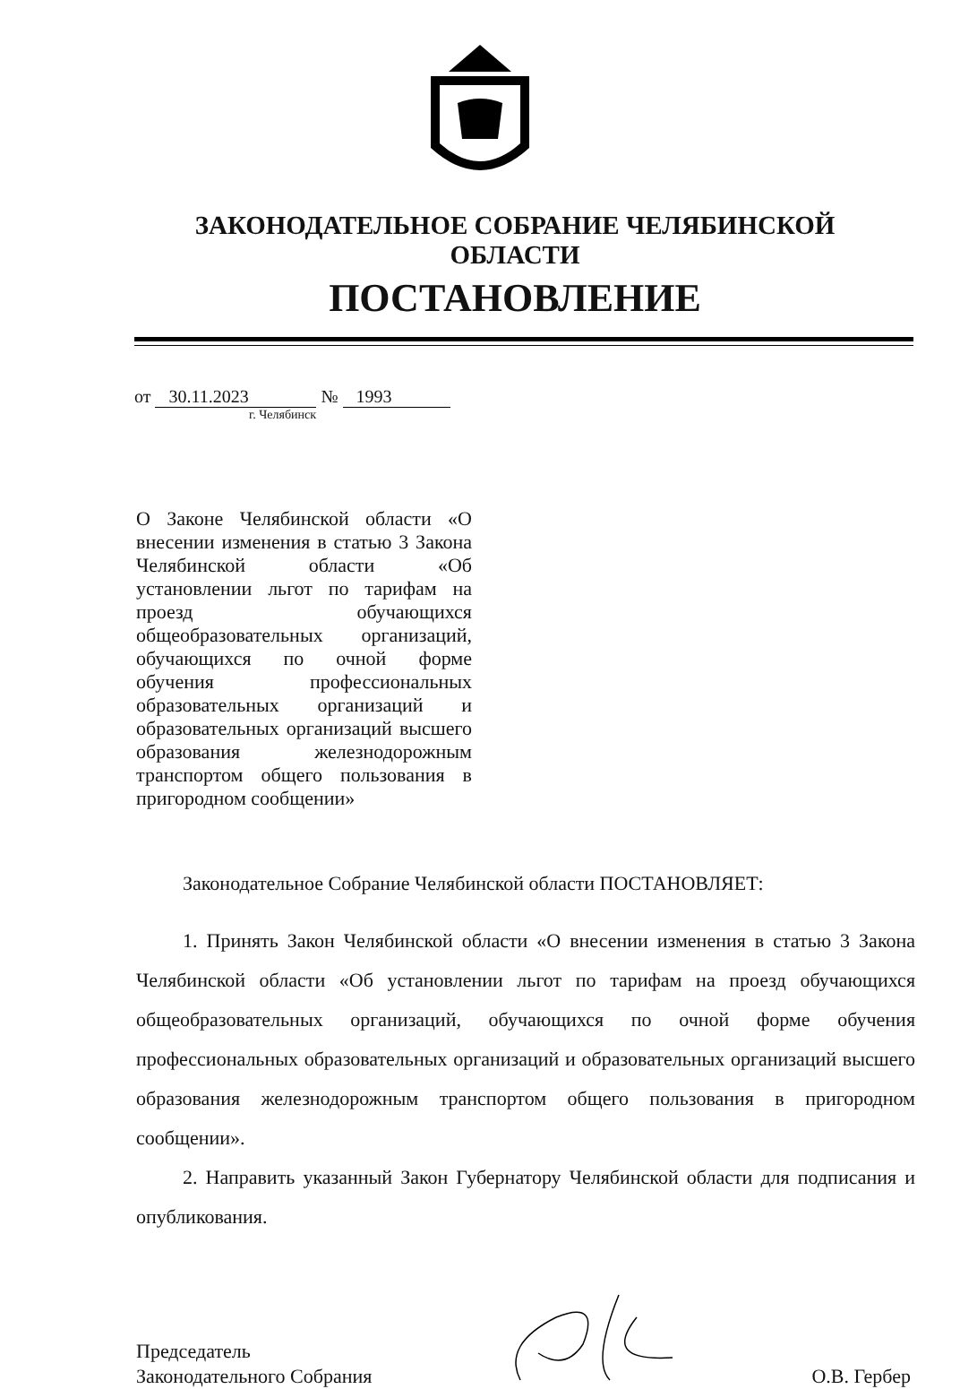ЗАКОНОДАТЕЛЬНОЕ СОБРАНИЕ ЧЕЛЯБИНСКОЙ ОБЛАСТИ
ПОСТАНОВЛЕНИЕ
от 30.11.2023 № 1993
г. Челябинск
О Законе Челябинской области «О внесении изменения в статью 3 Закона Челябинской области «Об установлении льгот по тарифам на проезд обучающихся общеобразовательных организаций, обучающихся по очной форме обучения профессиональных образовательных организаций и образовательных организаций высшего образования железнодорожным транспортом общего пользования в пригородном сообщении»
Законодательное Собрание Челябинской области ПОСТАНОВЛЯЕТ:
1. Принять Закон Челябинской области «О внесении изменения в статью 3 Закона Челябинской области «Об установлении льгот по тарифам на проезд обучающихся общеобразовательных организаций, обучающихся по очной форме обучения профессиональных образовательных организаций и образовательных организаций высшего образования железнодорожным транспортом общего пользования в пригородном сообщении».
2. Направить указанный Закон Губернатору Челябинской области для подписания и опубликования.
Председатель
Законодательного Собрания
О.В. Гербер